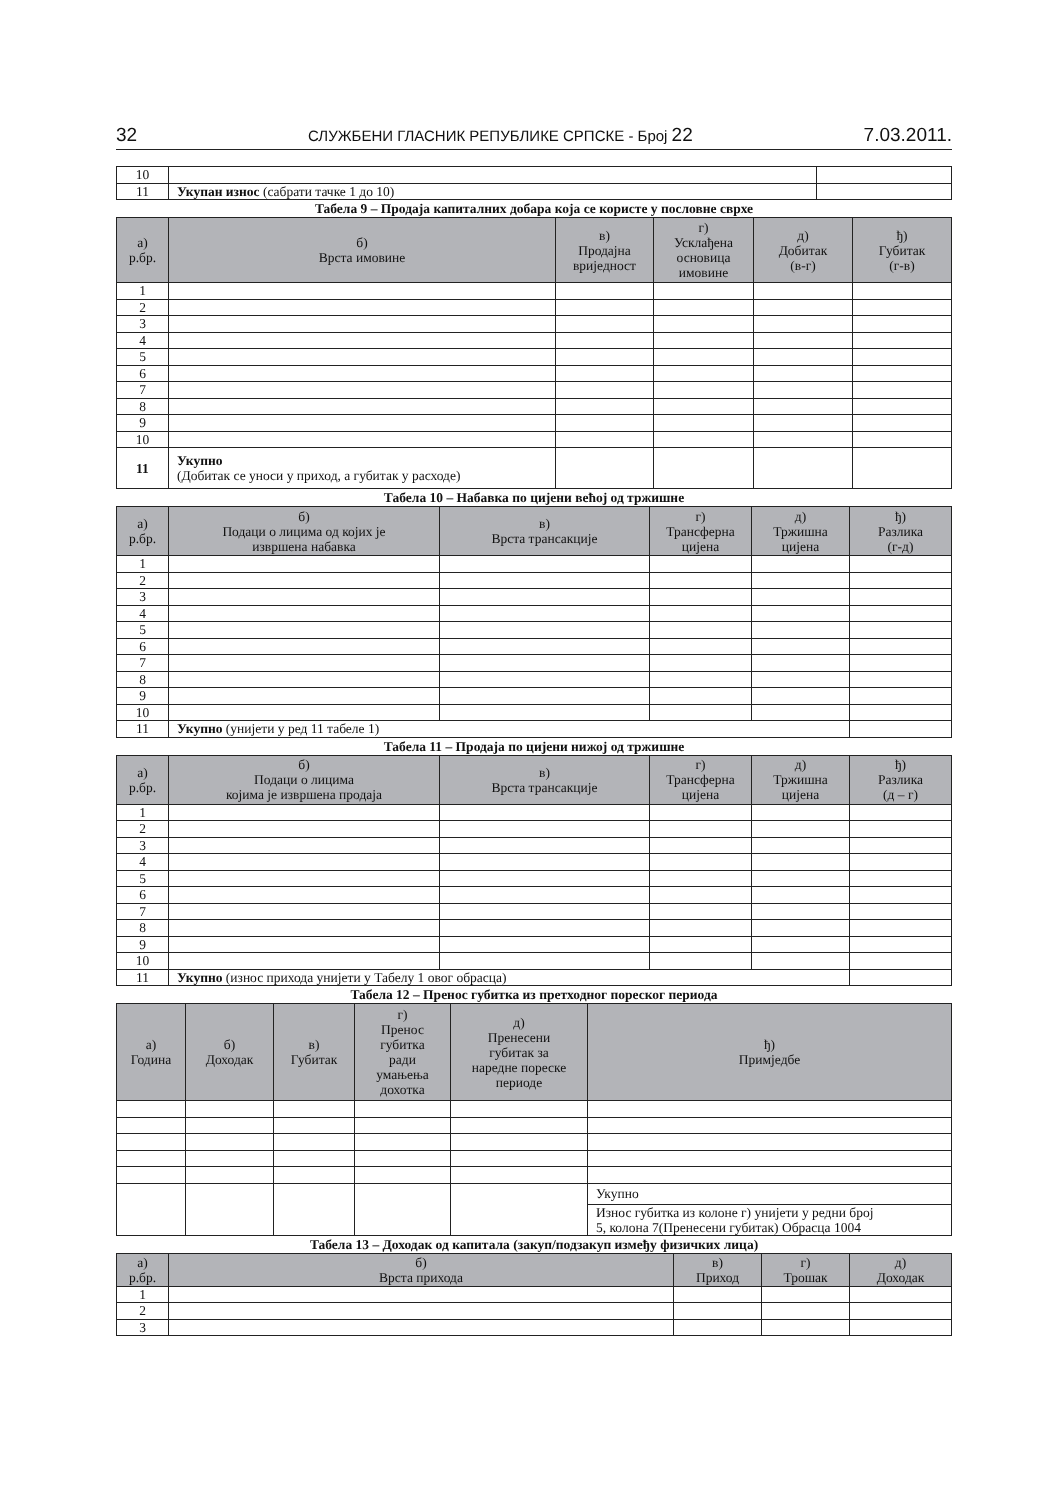32 СЛУЖБЕНИ ГЛАСНИК РЕПУБЛИКЕ СРПСКЕ - Број 22 7.03.2011.
| 10 | | |
| 11 | Укупан износ (сабрати тачке 1 до 10) | |
Табела 9 – Продаја капиталних добара која се користе у пословне сврхе
| а) р.бр. | б) Врста имовине | в) Продајна вриједност | г) Усклађена основица имовине | д) Добитак (в-г) | ђ) Губитак (г-в) |
| --- | --- | --- | --- | --- | --- |
| 1 | | | | | |
| 2 | | | | | |
| 3 | | | | | |
| 4 | | | | | |
| 5 | | | | | |
| 6 | | | | | |
| 7 | | | | | |
| 8 | | | | | |
| 9 | | | | | |
| 10 | | | | | |
| 11 | Укупно (Добитак се уноси у приход, а губитак у расходе) | | | | |
Табела 10 – Набавка по цијени већој од тржишне
| а) р.бр. | б) Подаци о лицима од којих је извршена набавка | в) Врста трансакције | г) Трансферна цијена | д) Тржишна цијена | ђ) Разлика (г-д) |
| --- | --- | --- | --- | --- | --- |
| 1 | | | | | |
| 2 | | | | | |
| 3 | | | | | |
| 4 | | | | | |
| 5 | | | | | |
| 6 | | | | | |
| 7 | | | | | |
| 8 | | | | | |
| 9 | | | | | |
| 10 | | | | | |
| 11 | Укупно (унијети у ред 11 табеле 1) | | | | |
Табела 11 – Продаја по цијени нижој од тржишне
| а) р.бр. | б) Подаци о лицима којима је извршена продаја | в) Врста трансакције | г) Трансферна цијена | д) Тржишна цијена | ђ) Разлика (д – г) |
| --- | --- | --- | --- | --- | --- |
| 1 | | | | | |
| 2 | | | | | |
| 3 | | | | | |
| 4 | | | | | |
| 5 | | | | | |
| 6 | | | | | |
| 7 | | | | | |
| 8 | | | | | |
| 9 | | | | | |
| 10 | | | | | |
| 11 | Укупно (износ прихода унијети у Табелу 1 овог обрасца) | | | | |
Табела 12 – Пренос губитка из претходног пореског периода
| а) Година | б) Доходак | в) Губитак | г) Пренос губитка ради умањења дохотка | д) Пренесени губитак за наредне пореске периоде | ђ) Примједбе |
| --- | --- | --- | --- | --- | --- |
| | | | | | Укупно |
| | | | | | Износ губитка из колоне г) унијети у редни број 5, колона 7(Пренесени губитак) Обрасца 1004 |
Табела 13 – Доходак од капитала (закуп/подзакуп између физичких лица)
| а) р.бр. | б) Врста прихода | в) Приход | г) Трошак | д) Доходак |
| --- | --- | --- | --- | --- |
| 1 | | | | |
| 2 | | | | |
| 3 | | | | |